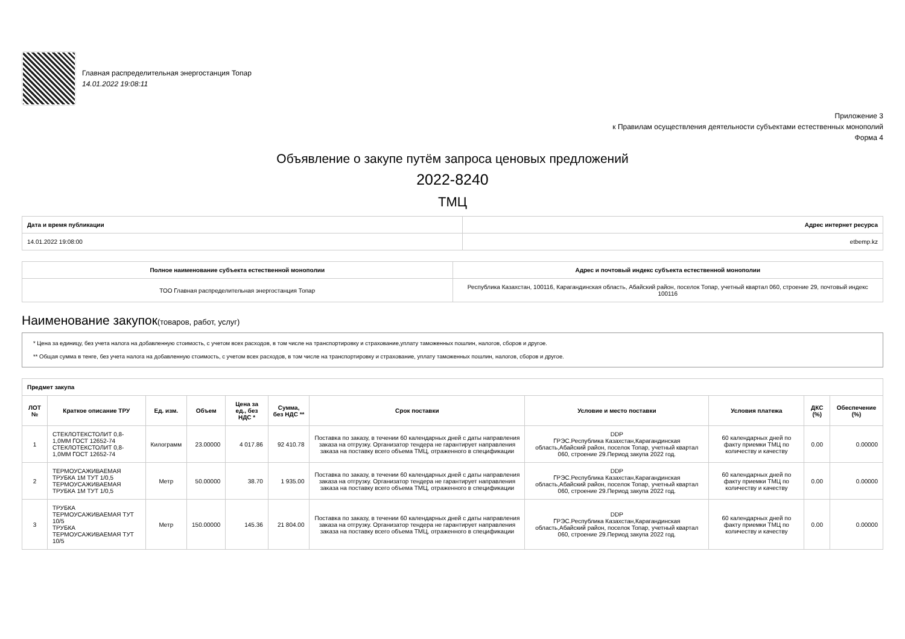Главная распределительная энергостанция Топар
14.01.2022 19:08:11
Приложение 3
к Правилам осуществления деятельности субъектами естественных монополий
Форма 4
Объявление о закупе путём запроса ценовых предложений
2022-8240
ТМЦ
| Дата и время публикации | Адрес интернет ресурса |
| --- | --- |
| 14.01.2022 19:08:00 | etbemp.kz |
| Полное наименование субъекта естественной монополии | Адрес и почтовый индекс субъекта естественной монополии |
| --- | --- |
| ТОО Главная распределительная энергостанция Топар | Республика Казахстан, 100116, Карагандинская область, Абайский район, поселок Топар, учетный квартал 060, строение 29, почтовый индекс 100116 |
Наименование закупок(товаров, работ, услуг)
* Цена за единицу, без учета налога на добавленную стоимость, с учетом всех расходов, в том числе на транспортировку и страхование,уплату таможенных пошлин, налогов, сборов и другое.
** Общая сумма в тенге, без учета налога на добавленную стоимость, с учетом всех расходов, в том числе на транспортировку и страхование, уплату таможенных пошлин, налогов, сборов и другое.
| Предмет закупа | | | | | | | | | | |
| --- | --- | --- | --- | --- | --- | --- | --- | --- | --- | --- |
| ЛОТ № | Краткое описание ТРУ | Ед. изм. | Объем | Цена за ед., без НДС * | Сумма, без НДС ** | Срок поставки | Условие и место поставки | Условия платежа | ДКС (%) | Обеспечение (%) |
| 1 | СТЕКЛОТЕКСТОЛИТ 0,8-1,0ММ ГОСТ 12652-74 СТЕКЛОТЕКСТОЛИТ 0,8-1,0ММ ГОСТ 12652-74 | Килограмм | 23.00000 | 4 017.86 | 92 410.78 | Поставка по заказу, в течении 60 календарных дней с даты направления заказа на отгрузку. Организатор тендера не гарантирует направления заказа на поставку всего объема ТМЦ, отраженного в спецификации | DDP ГРЭС.Республика Казахстан,Карагандинская область,Абайский район, поселок Топар, учетный квартал 060, строение 29.Период закупа 2022 год. | 60 календарных дней по факту приемки ТМЦ по количеству и качеству | 0.00 | 0.00000 |
| 2 | ТЕРМОУСАЖИВАЕМАЯ ТРУБКА 1М ТУТ 1/0,5 ТЕРМОУСАЖИВАЕМАЯ ТРУБКА 1М ТУТ 1/0,5 | Метр | 50.00000 | 38.70 | 1 935.00 | Поставка по заказу, в течении 60 календарных дней с даты направления заказа на отгрузку. Организатор тендера не гарантирует направления заказа на поставку всего объема ТМЦ, отраженного в спецификации | DDP ГРЭС.Республика Казахстан,Карагандинская область,Абайский район, поселок Топар, учетный квартал 060, строение 29.Период закупа 2022 год. | 60 календарных дней по факту приемки ТМЦ по количеству и качеству | 0.00 | 0.00000 |
| 3 | ТРУБКА ТЕРМОУСАЖИВАЕМАЯ ТУТ 10/5 ТРУБКА ТЕРМОУСАЖИВАЕМАЯ ТУТ 10/5 | Метр | 150.00000 | 145.36 | 21 804.00 | Поставка по заказу, в течении 60 календарных дней с даты направления заказа на отгрузку. Организатор тендера не гарантирует направления заказа на поставку всего объема ТМЦ, отраженного в спецификации | DDP ГРЭС.Республика Казахстан,Карагандинская область,Абайский район, поселок Топар, учетный квартал 060, строение 29.Период закупа 2022 год. | 60 календарных дней по факту приемки ТМЦ по количеству и качеству | 0.00 | 0.00000 |